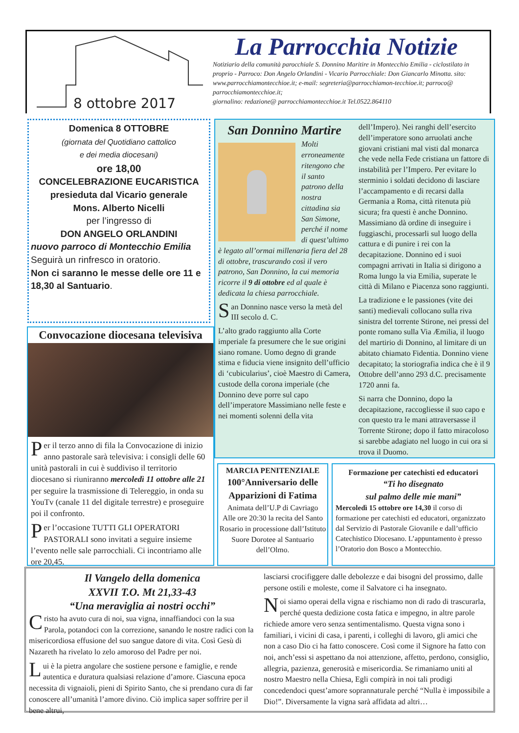8 ottobre 2017
La Parrocchia Notizie
Notiziario della comunità parocchiale S. Donnino Maritire in Montecchio Emilia - ciclostilato in proprio - Parroco: Don Angelo Orlandini - Vicario Parrocchiale: Don Giancarlo Minotta. sito: www.parrocchiamontecchioe.it; e-mail: segreteria@parrocchiamon-tecchioe.it; parroco@ parrocchiamontecchioe.it;
giornalino: redazione@ parrocchiamontecchioe.it Tel.0522.864110
Domenica 8 OTTOBRE
(giornata del Quotidiano cattolico
e dei media diocesani)
ore 18,00
CONCELEBRAZIONE EUCARISTICA
presieduta dal Vicario generale
Mons. Alberto Nicelli
per l’ingresso di
DON ANGELO ORLANDINI
nuovo parroco di Montecchio Emilia
Seguirà un rinfresco in oratorio.
Non ci saranno le messe delle ore 11 e 18,30 al Santuario.
Convocazione diocesana televisiva
Per il terzo anno di fila la Convocazione di inizio anno pastorale sarà televisiva: i consigli delle 60 unità pastorali in cui è suddiviso il territorio diocesano si riuniranno mercoledì 11 ottobre alle 21 per seguire la trasmissione di Telereggio, in onda su YouTv (canale 11 del digitale terrestre) e proseguire poi il confronto.
Per l’occasione TUTTI GLI OPERATORI PASTORALI sono invitati a seguire insieme l’evento nelle sale parrocchiali. Ci incontriamo alle ore 20,45.
San Donnino Martire
Molti erroneamente ritengono che il santo patrono della nostra cittadina sia San Simone, perché il nome di quest’ultimo è legato all’ormai millenaria fiera del 28 di ottobre, trascurando così il vero patrono, San Donnino, la cui memoria ricorre il 9 di ottobre ed al quale è dedicata la chiesa parrocchiale.
San Donnino nasce verso la metà del III secolo d. C.
L’alto grado raggiunto alla Corte imperiale fa presumere che le sue origini siano romane. Uomo degno di grande stima e fiducia viene insignito dell’ufficio di ‘cubicularius’, cioè Maestro di Camera, custode della corona imperiale (che Donnino deve porre sul capo dell’imperatore Massimiano nelle feste e nei momenti solenni della vita
dell’Impero). Nei ranghi dell’esercito dell’imperatore sono arruolati anche giovani cristiani mal visti dal monarca che vede nella Fede cristiana un fattore di instabilità per l’Impero. Per evitare lo sterminio i soldati decidono di lasciare l’accampamento e di recarsi dalla Germania a Roma, città ritenuta più sicura; fra questi è anche Donnino. Massimiano dà ordine di inseguire i fuggiaschi, processarli sul luogo della cattura e di punire i rei con la decapitazione. Donnino ed i suoi compagni arrivati in Italia si dirigono a Roma lungo la via Emilia, superate le città di Milano e Piacenza sono raggiunti.
La tradizione e le passiones (vite dei santi) medievali collocano sulla riva sinistra del torrente Stirone, nei pressi del ponte romano sulla Via Æmilia, il luogo del martirio di Donnino, al limitare di un abitato chiamato Fidentia. Donnino viene decapitato; la storiografia indica che è il 9 Ottobre dell’anno 293 d.C. precisamente 1720 anni fa.
Si narra che Donnino, dopo la decapitazione, raccogliesse il suo capo e con questo tra le mani attraversasse il Torrente Stirone; dopo il fatto miracoloso si sarebbe adagiato nel luogo in cui ora si trova il Duomo.
MARCIA PENITENZIALE
100°Anniversario delle Apparizioni di Fatima
Animata dell’U.P di Cavriago
Alle ore 20:30 la recita del Santo Rosario in processione dall’Istituto Suore Dorotee al Santuario dell’Olmo.
Formazione per catechisti ed educatori
“Ti ho disegnato
sul palmo delle mie mani”
Mercoledì 15 ottobre ore 14,30 il corso di formazione per catechisti ed educatori, organizzato dal Servizio di Pastorale Giovanile e dall’ufficio Catechistico Diocesano. L’appuntamento è presso l’Oratorio don Bosco a Montecchio.
Il Vangelo della domenica
XXVII T.O. Mt 21,33-43
“Una meraviglia ai nostri occhi”
Cristo ha avuto cura di noi, sua vigna, innaffiandoci con la sua Parola, potandoci con la correzione, sanando le nostre radici con la misericordiosa effusione del suo sangue datore di vita. Così Gesù di Nazareth ha rivelato lo zelo amoroso del Padre per noi.
Lui è la pietra angolare che sostiene persone e famiglie, e rende autentica e duratura qualsiasi relazione d’amore. Ciascuna epoca necessita di vignaioli, pieni di Spirito Santo, che si prendano cura di far conoscere all’umanità l’amore divino. Ciò implica saper soffrire per il bene altrui,
lasciarsi crocifiggere dalle debolezze e dai bisogni del prossimo, dalle persone ostili e moleste, come il Salvatore ci ha insegnato.
Noi siamo operai della vigna e rischiamo non di rado di trascurarla, perché questa dedizione costa fatica e impegno, in altre parole richiede amore vero senza sentimentalismo. Questa vigna sono i familiari, i vicini di casa, i parenti, i colleghi di lavoro, gli amici che non a caso Dio ci ha fatto conoscere. Così come il Signore ha fatto con noi, anch’essi si aspettano da noi attenzione, affetto, perdono, consiglio, allegria, pazienza, generosità e misericordia. Se rimaniamo uniti al nostro Maestro nella Chiesa, Egli compirà in noi tali prodigi concedendoci quest’amore soprannaturale perché “Nulla è impossibile a Dio!”. Diversamente la vigna sarà affidata ad altri…